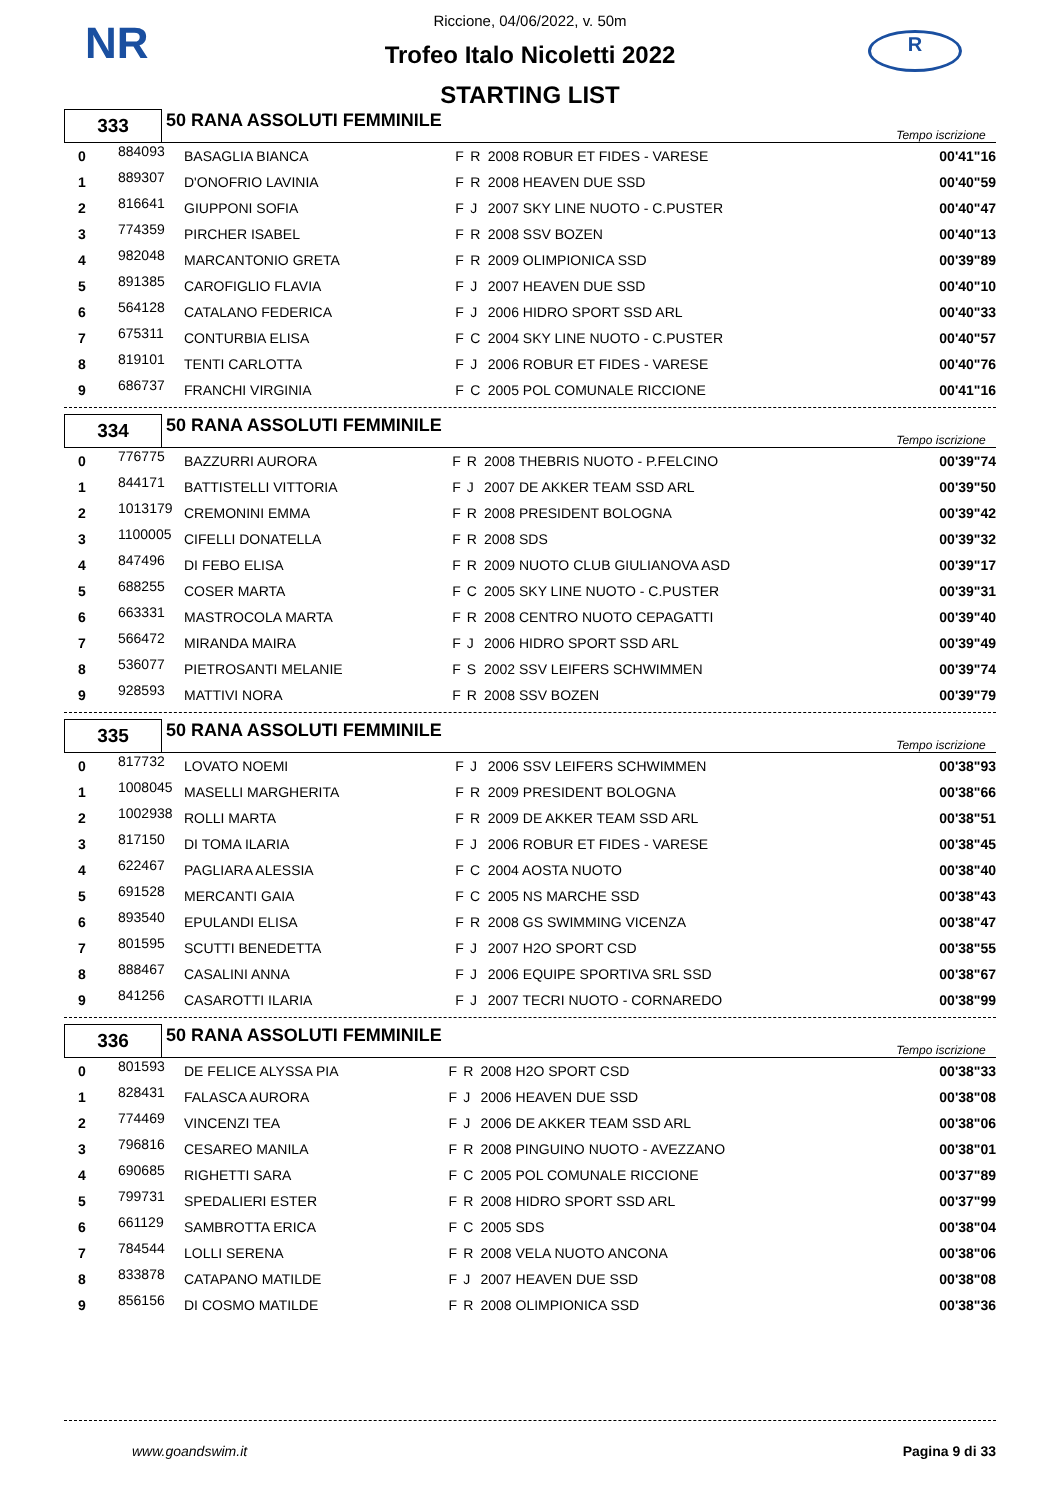NR R
Riccione, 04/06/2022, v. 50m
Trofeo Italo Nicoletti 2022
STARTING LIST
| 333 | 50 RANA ASSOLUTI FEMMINILE | Tempo iscrizione |
| 0 | 884093 | BASAGLIA BIANCA | F | R | 2008 ROBUR ET FIDES - VARESE | 00'41"16 |
| 1 | 889307 | D'ONOFRIO LAVINIA | F | R | 2008 HEAVEN DUE SSD | 00'40"59 |
| 2 | 816641 | GIUPPONI SOFIA | F | J | 2007 SKY LINE NUOTO - C.PUSTER | 00'40"47 |
| 3 | 774359 | PIRCHER ISABEL | F | R | 2008 SSV BOZEN | 00'40"13 |
| 4 | 982048 | MARCANTONIO GRETA | F | R | 2009 OLIMPIONICA SSD | 00'39"89 |
| 5 | 891385 | CAROFIGLIO FLAVIA | F | J | 2007 HEAVEN DUE SSD | 00'40"10 |
| 6 | 564128 | CATALANO FEDERICA | F | J | 2006 HIDRO SPORT SSD ARL | 00'40"33 |
| 7 | 675311 | CONTURBIA ELISA | F | C | 2004 SKY LINE NUOTO - C.PUSTER | 00'40"57 |
| 8 | 819101 | TENTI CARLOTTA | F | J | 2006 ROBUR ET FIDES - VARESE | 00'40"76 |
| 9 | 686737 | FRANCHI VIRGINIA | F | C | 2005 POL COMUNALE RICCIONE | 00'41"16 |
| 334 | 50 RANA ASSOLUTI FEMMINILE | Tempo iscrizione |
| 0 | 776775 | BAZZURRI AURORA | F | R | 2008 THEBRIS NUOTO - P.FELCINO | 00'39"74 |
| 1 | 844171 | BATTISTELLI VITTORIA | F | J | 2007 DE AKKER TEAM SSD ARL | 00'39"50 |
| 2 | 1013179 | CREMONINI EMMA | F | R | 2008 PRESIDENT BOLOGNA | 00'39"42 |
| 3 | 1100005 | CIFELLI DONATELLA | F | R | 2008 SDS | 00'39"32 |
| 4 | 847496 | DI FEBO ELISA | F | R | 2009 NUOTO CLUB GIULIANOVA ASD | 00'39"17 |
| 5 | 688255 | COSER MARTA | F | C | 2005 SKY LINE NUOTO - C.PUSTER | 00'39"31 |
| 6 | 663331 | MASTROCOLA MARTA | F | R | 2008 CENTRO NUOTO CEPAGATTI | 00'39"40 |
| 7 | 566472 | MIRANDA MAIRA | F | J | 2006 HIDRO SPORT SSD ARL | 00'39"49 |
| 8 | 536077 | PIETROSANTI MELANIE | F | S | 2002 SSV LEIFERS SCHWIMMEN | 00'39"74 |
| 9 | 928593 | MATTIVI NORA | F | R | 2008 SSV BOZEN | 00'39"79 |
| 335 | 50 RANA ASSOLUTI FEMMINILE | Tempo iscrizione |
| 0 | 817732 | LOVATO NOEMI | F | J | 2006 SSV LEIFERS SCHWIMMEN | 00'38"93 |
| 1 | 1008045 | MASELLI MARGHERITA | F | R | 2009 PRESIDENT BOLOGNA | 00'38"66 |
| 2 | 1002938 | ROLLI MARTA | F | R | 2009 DE AKKER TEAM SSD ARL | 00'38"51 |
| 3 | 817150 | DI TOMA ILARIA | F | J | 2006 ROBUR ET FIDES - VARESE | 00'38"45 |
| 4 | 622467 | PAGLIARA ALESSIA | F | C | 2004 AOSTA NUOTO | 00'38"40 |
| 5 | 691528 | MERCANTI GAIA | F | C | 2005 NS MARCHE SSD | 00'38"43 |
| 6 | 893540 | EPULANDI ELISA | F | R | 2008 GS SWIMMING VICENZA | 00'38"47 |
| 7 | 801595 | SCUTTI BENEDETTA | F | J | 2007 H2O SPORT CSD | 00'38"55 |
| 8 | 888467 | CASALINI ANNA | F | J | 2006 EQUIPE SPORTIVA SRL SSD | 00'38"67 |
| 9 | 841256 | CASAROTTI ILARIA | F | J | 2007 TECRI NUOTO - CORNAREDO | 00'38"99 |
| 336 | 50 RANA ASSOLUTI FEMMINILE | Tempo iscrizione |
| 0 | 801593 | DE FELICE ALYSSA PIA | F | R | 2008 H2O SPORT CSD | 00'38"33 |
| 1 | 828431 | FALASCA AURORA | F | J | 2006 HEAVEN DUE SSD | 00'38"08 |
| 2 | 774469 | VINCENZI TEA | F | J | 2006 DE AKKER TEAM SSD ARL | 00'38"06 |
| 3 | 796816 | CESAREO MANILA | F | R | 2008 PINGUINO NUOTO - AVEZZANO | 00'38"01 |
| 4 | 690685 | RIGHETTI SARA | F | C | 2005 POL COMUNALE RICCIONE | 00'37"89 |
| 5 | 799731 | SPEDALIERI ESTER | F | R | 2008 HIDRO SPORT SSD ARL | 00'37"99 |
| 6 | 661129 | SAMBROTTA ERICA | F | C | 2005 SDS | 00'38"04 |
| 7 | 784544 | LOLLI SERENA | F | R | 2008 VELA NUOTO ANCONA | 00'38"06 |
| 8 | 833878 | CATAPANO MATILDE | F | J | 2007 HEAVEN DUE SSD | 00'38"08 |
| 9 | 856156 | DI COSMO MATILDE | F | R | 2008 OLIMPIONICA SSD | 00'38"36 |
www.goandswim.it Pagina 9 di 33